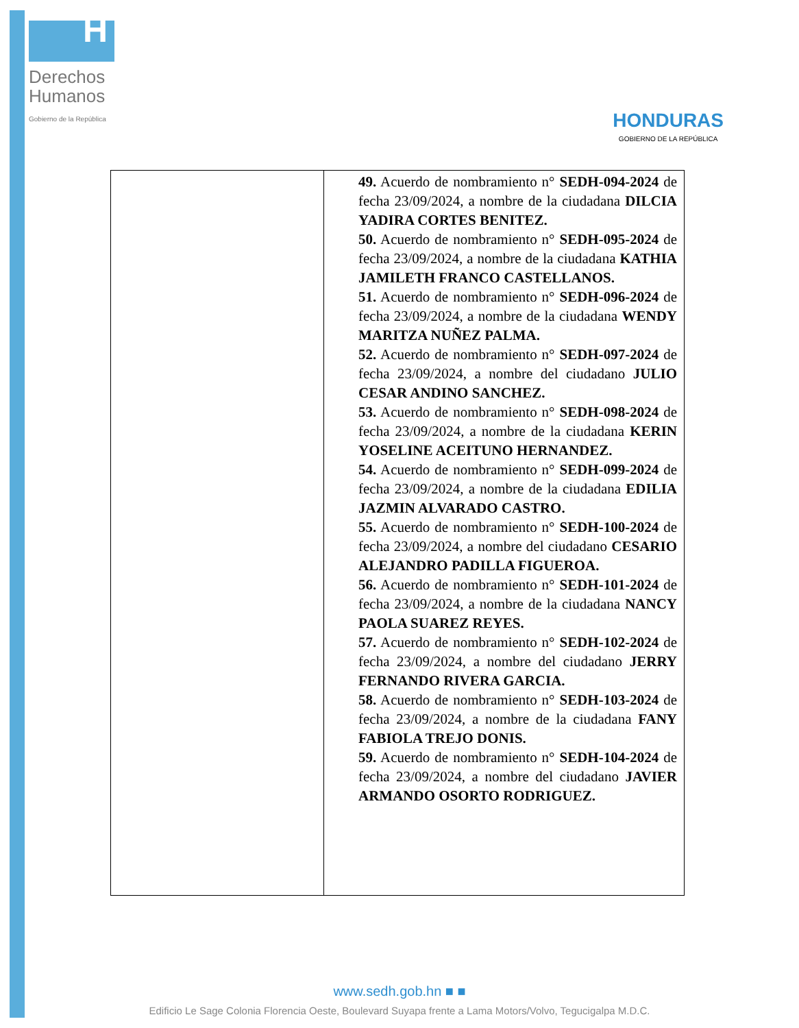H
Derechos
Humanos
Gobierno de la República
HONDURAS
GOBIERNO DE LA REPÚBLICA
| | 49. Acuerdo de nombramiento n° SEDH-094-2024 de fecha 23/09/2024, a nombre de la ciudadana DILCIA YADIRA CORTES BENITEZ. 50. Acuerdo de nombramiento n° SEDH-095-2024 de fecha 23/09/2024, a nombre de la ciudadana KATHIA JAMILETH FRANCO CASTELLANOS. 51. Acuerdo de nombramiento n° SEDH-096-2024 de fecha 23/09/2024, a nombre de la ciudadana WENDY MARITZA NUÑEZ PALMA. 52. Acuerdo de nombramiento n° SEDH-097-2024 de fecha 23/09/2024, a nombre del ciudadano JULIO CESAR ANDINO SANCHEZ. 53. Acuerdo de nombramiento n° SEDH-098-2024 de fecha 23/09/2024, a nombre de la ciudadana KERIN YOSELINE ACEITUNO HERNANDEZ. 54. Acuerdo de nombramiento n° SEDH-099-2024 de fecha 23/09/2024, a nombre de la ciudadana EDILIA JAZMIN ALVARADO CASTRO. 55. Acuerdo de nombramiento n° SEDH-100-2024 de fecha 23/09/2024, a nombre del ciudadano CESARIO ALEJANDRO PADILLA FIGUEROA. 56. Acuerdo de nombramiento n° SEDH-101-2024 de fecha 23/09/2024, a nombre de la ciudadana NANCY PAOLA SUAREZ REYES. 57. Acuerdo de nombramiento n° SEDH-102-2024 de fecha 23/09/2024, a nombre del ciudadano JERRY FERNANDO RIVERA GARCIA. 58. Acuerdo de nombramiento n° SEDH-103-2024 de fecha 23/09/2024, a nombre de la ciudadana FANY FABIOLA TREJO DONIS. 59. Acuerdo de nombramiento n° SEDH-104-2024 de fecha 23/09/2024, a nombre del ciudadano JAVIER ARMANDO OSORTO RODRIGUEZ. |
www.sedh.gob.hn ■ ■
Edificio Le Sage Colonia Florencia Oeste, Boulevard Suyapa frente a Lama Motors/Volvo, Tegucigalpa M.D.C.